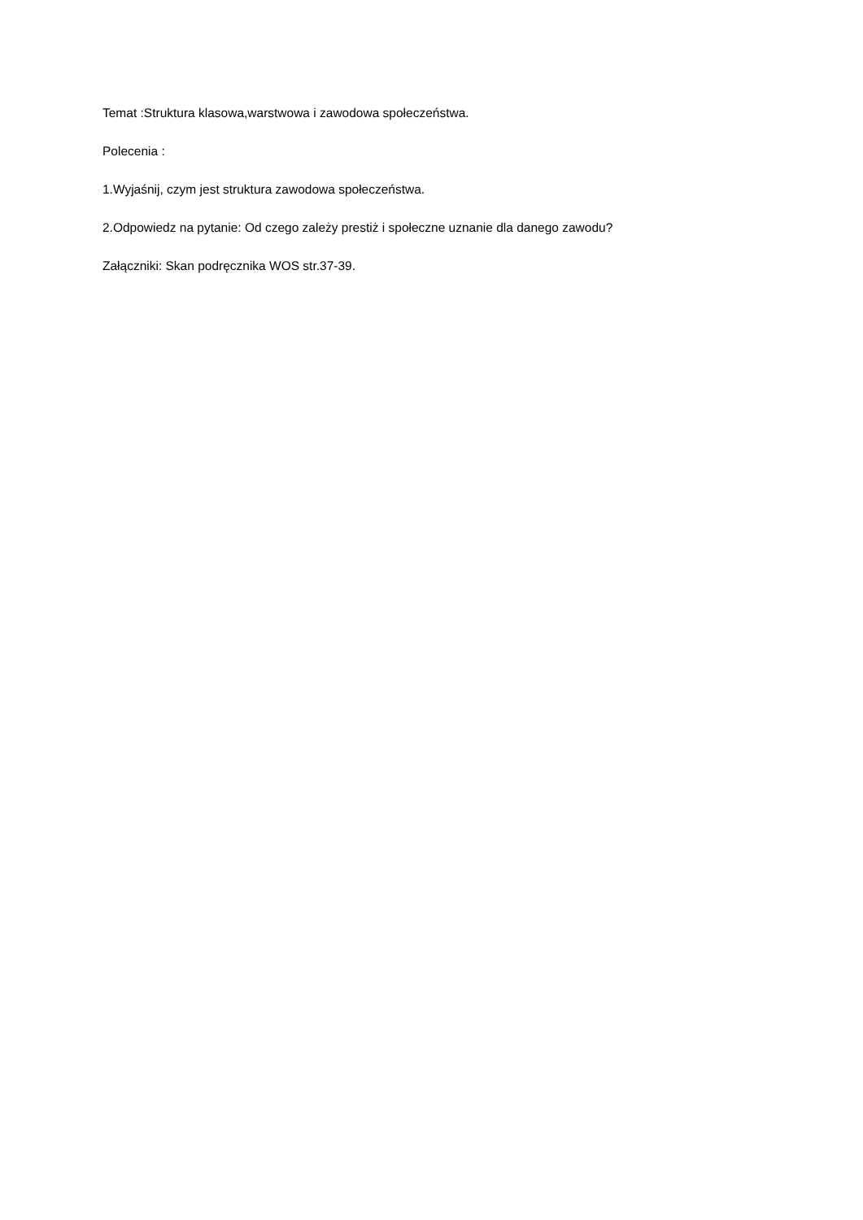Temat :Struktura klasowa,warstwowa i zawodowa społeczeństwa.
Polecenia :
1.Wyjaśnij, czym jest struktura zawodowa społeczeństwa.
2.Odpowiedz na pytanie: Od czego zależy prestiż i społeczne uznanie dla danego zawodu?
Załączniki: Skan podręcznika WOS str.37-39.